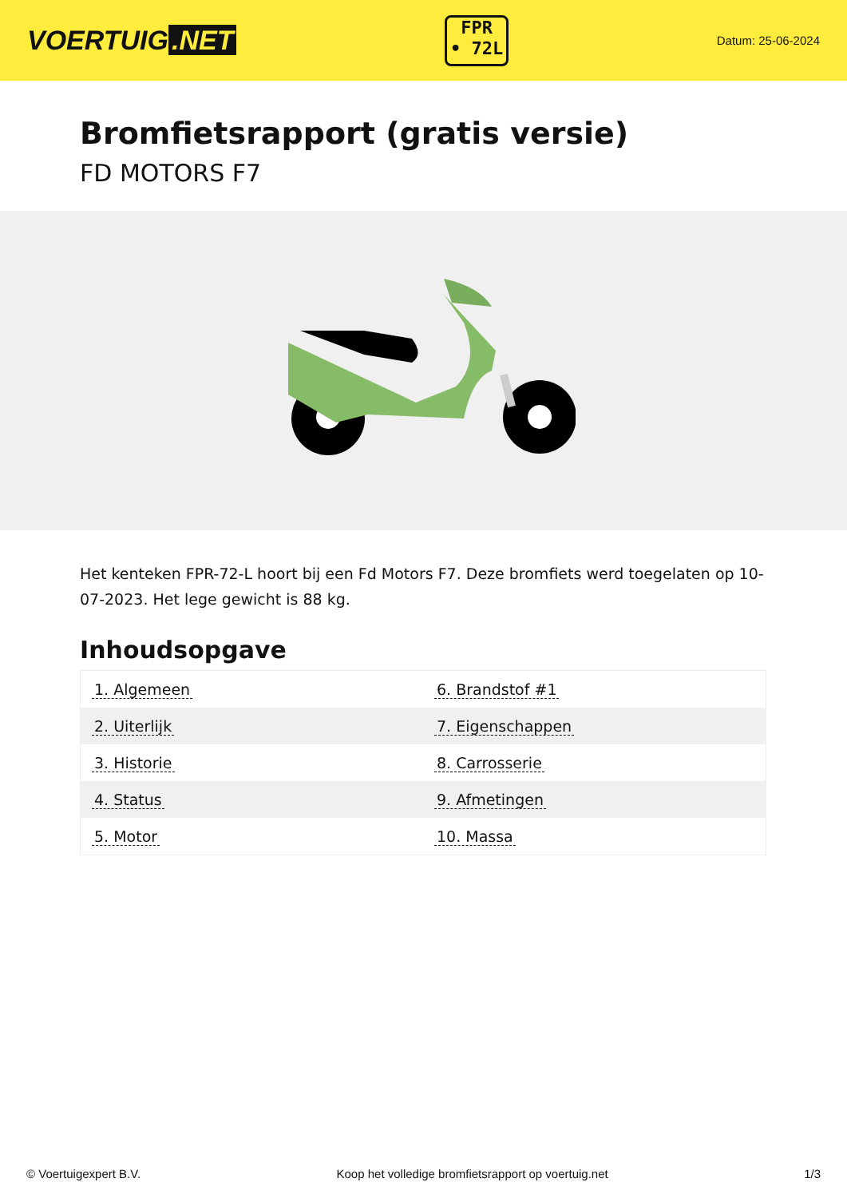VOERTUIG.NET
FPR
• 72L
Datum: 25-06-2024
Bromfietsrapport (gratis versie)
FD MOTORS F7
Het kenteken FPR-72-L hoort bij een Fd Motors F7. Deze bromfiets werd toegelaten op 10-07-2023. Het lege gewicht is 88 kg.
Inhoudsopgave
| 1. Algemeen | 6. Brandstof #1 |
| 2. Uiterlijk | 7. Eigenschappen |
| 3. Historie | 8. Carrosserie |
| 4. Status | 9. Afmetingen |
| 5. Motor | 10. Massa |
© Voertuigexpert B.V. Koop het volledige bromfietsrapport op voertuig.net 1/3